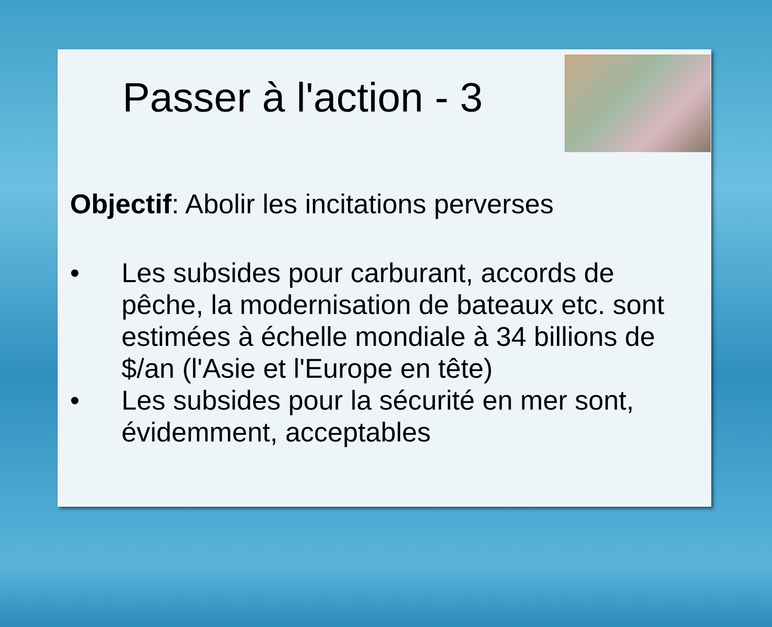Passer à l'action - 3
Objectif: Abolir les incitations perverses
• Les subsides pour carburant, accords de pêche, la modernisation de bateaux etc. sont estimées à échelle mondiale à 34 billions de $/an (l'Asie et l'Europe en tête)
• Les subsides pour la sécurité en mer sont, évidemment, acceptables